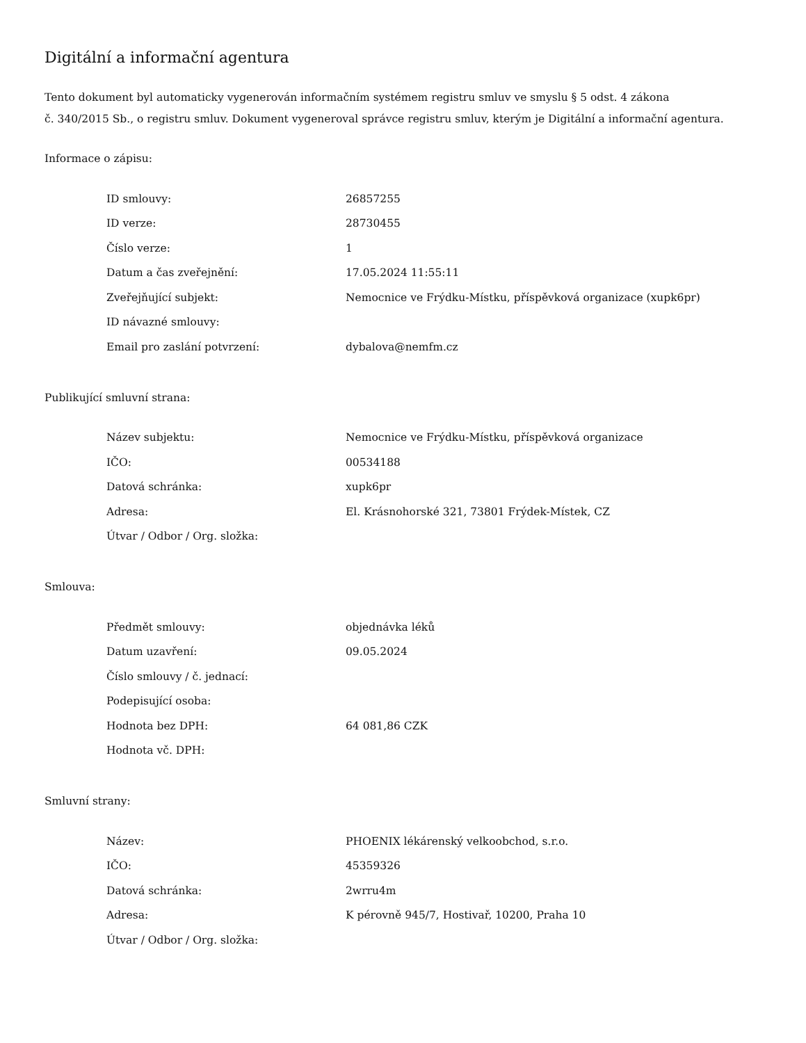Digitální a informační agentura
Tento dokument byl automaticky vygenerován informačním systémem registru smluv ve smyslu § 5 odst. 4 zákona
č. 340/2015 Sb., o registru smluv. Dokument vygeneroval správce registru smluv, kterým je Digitální a informační agentura.
Informace o zápisu:
| ID smlouvy: | 26857255 |
| ID verze: | 28730455 |
| Číslo verze: | 1 |
| Datum a čas zveřejnění: | 17.05.2024 11:55:11 |
| Zveřejňující subjekt: | Nemocnice ve Frýdku-Místku, příspěvková organizace (xupk6pr) |
| ID návazné smlouvy: | |
| Email pro zaslání potvrzení: | dybalova@nemfm.cz |
Publikující smluvní strana:
| Název subjektu: | Nemocnice ve Frýdku-Místku, příspěvková organizace |
| IČO: | 00534188 |
| Datová schránka: | xupk6pr |
| Adresa: | El. Krásnohorské 321, 73801 Frýdek-Místek, CZ |
| Útvar / Odbor / Org. složka: | |
Smlouva:
| Předmět smlouvy: | objednávka léků |
| Datum uzavření: | 09.05.2024 |
| Číslo smlouvy / č. jednací: | |
| Podepisující osoba: | |
| Hodnota bez DPH: | 64 081,86 CZK |
| Hodnota vč. DPH: | |
Smluvní strany:
| Název: | PHOENIX lékárenský velkoobchod, s.r.o. |
| IČO: | 45359326 |
| Datová schránka: | 2wrru4m |
| Adresa: | K pérovně 945/7, Hostivař, 10200, Praha 10 |
| Útvar / Odbor / Org. složka: | |